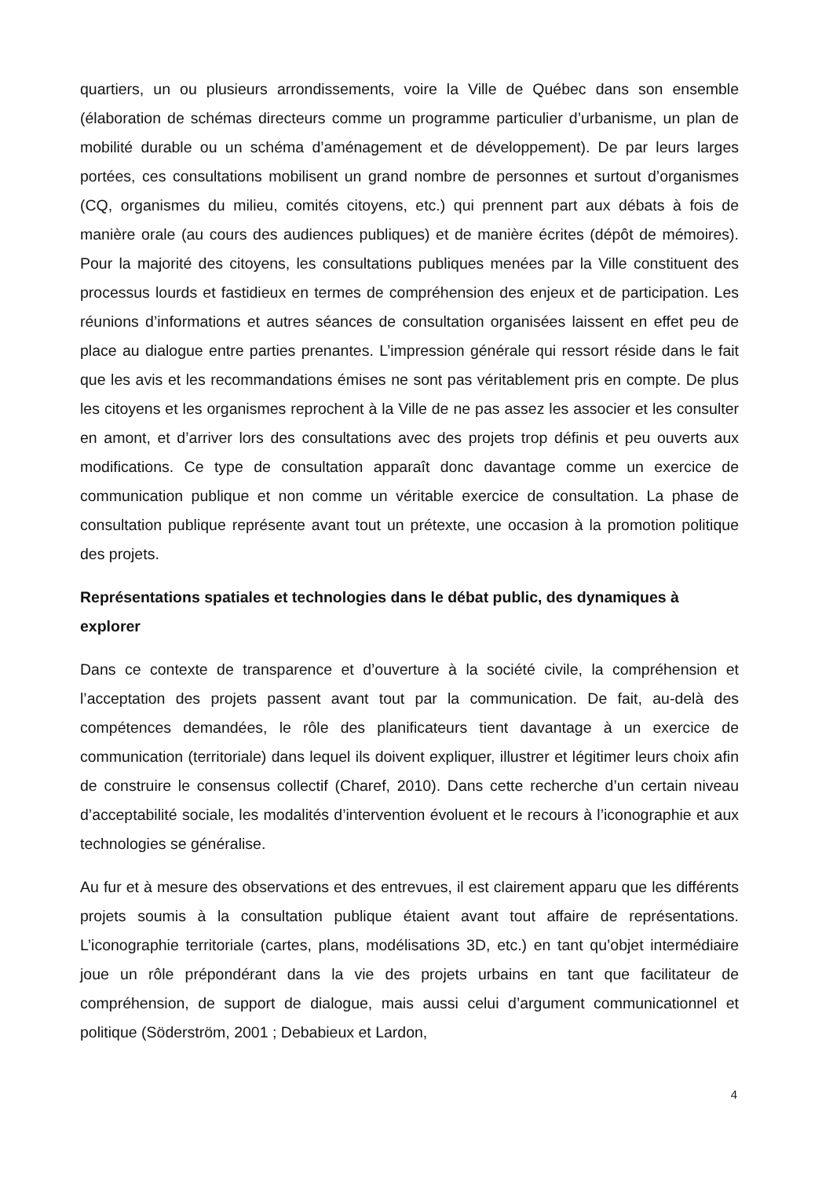quartiers, un ou plusieurs arrondissements, voire la Ville de Québec dans son ensemble (élaboration de schémas directeurs comme un programme particulier d’urbanisme, un plan de mobilité durable ou un schéma d’aménagement et de développement). De par leurs larges portées, ces consultations mobilisent un grand nombre de personnes et surtout d’organismes (CQ, organismes du milieu, comités citoyens, etc.) qui prennent part aux débats à fois de manière orale (au cours des audiences publiques) et de manière écrites (dépôt de mémoires). Pour la majorité des citoyens, les consultations publiques menées par la Ville constituent des processus lourds et fastidieux en termes de compréhension des enjeux et de participation. Les réunions d’informations et autres séances de consultation organisées laissent en effet peu de place au dialogue entre parties prenantes. L’impression générale qui ressort réside dans le fait que les avis et les recommandations émises ne sont pas véritablement pris en compte. De plus les citoyens et les organismes reprochent à la Ville de ne pas assez les associer et les consulter en amont, et d’arriver lors des consultations avec des projets trop définis et peu ouverts aux modifications. Ce type de consultation apparaît donc davantage comme un exercice de communication publique et non comme un véritable exercice de consultation. La phase de consultation publique représente avant tout un prétexte, une occasion à la promotion politique des projets.
Représentations spatiales et technologies dans le débat public, des dynamiques à explorer
Dans ce contexte de transparence et d’ouverture à la société civile, la compréhension et l’acceptation des projets passent avant tout par la communication. De fait, au-delà des compétences demandées, le rôle des planificateurs tient davantage à un exercice de communication (territoriale) dans lequel ils doivent expliquer, illustrer et légitimer leurs choix afin de construire le consensus collectif (Charef, 2010). Dans cette recherche d’un certain niveau d’acceptabilité sociale, les modalités d’intervention évoluent et le recours à l’iconographie et aux technologies se généralise.
Au fur et à mesure des observations et des entrevues, il est clairement apparu que les différents projets soumis à la consultation publique étaient avant tout affaire de représentations. L’iconographie territoriale (cartes, plans, modélisations 3D, etc.) en tant qu’objet intermédiaire joue un rôle prépondérant dans la vie des projets urbains en tant que facilitateur de compréhension, de support de dialogue, mais aussi celui d’argument communicationnel et politique (Söderström, 2001 ; Debabieux et Lardon,
4